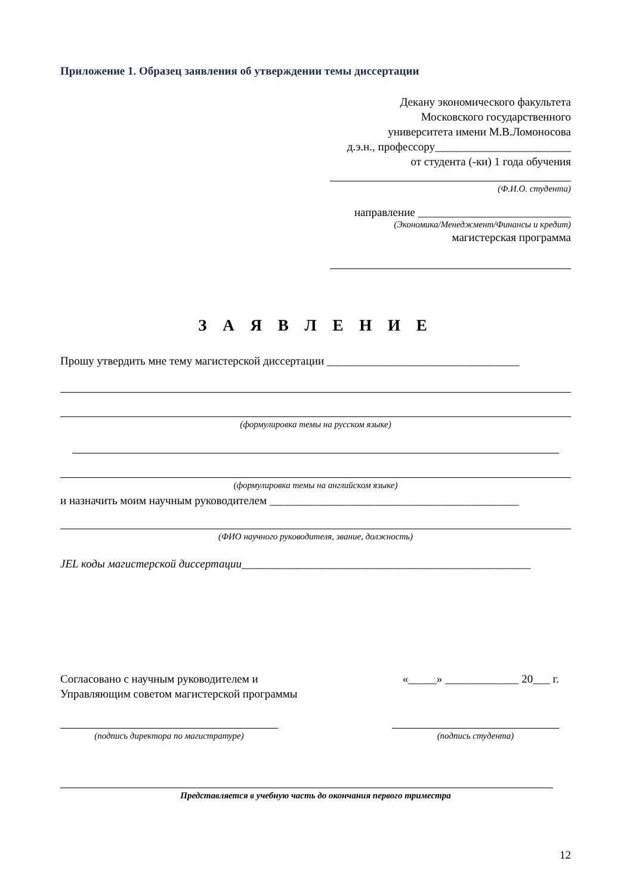Приложение 1. Образец заявления об утверждении темы диссертации
Декану экономического факультета
Московского государственного
университета имени М.В.Ломоносова
д.э.н., профессору________________________
от студента (-ки) 1 года обучения
(Ф.И.О. студента)
направление ___________________________
(Экономика/Менеджмент/Финансы и кредит)
магистерская программа
З А Я В Л Е Н И Е
Прошу утвердить мне тему магистерской диссертации __________________________________
(формулировка темы на русском языке)
(формулировка темы на английском языке)
и назначить моим научным руководителем ____________________________________________
(ФИО научного руководителя, звание, должность)
JEL коды магистерской диссертации___________________________________________________
Согласовано с научным руководителем и
Управляющим советом магистерской программы
«_____» _____________ 20___ г.
(подпись директора по магистратуре)
(подпись студента)
Представляется в учебную часть до окончания первого триместра
12